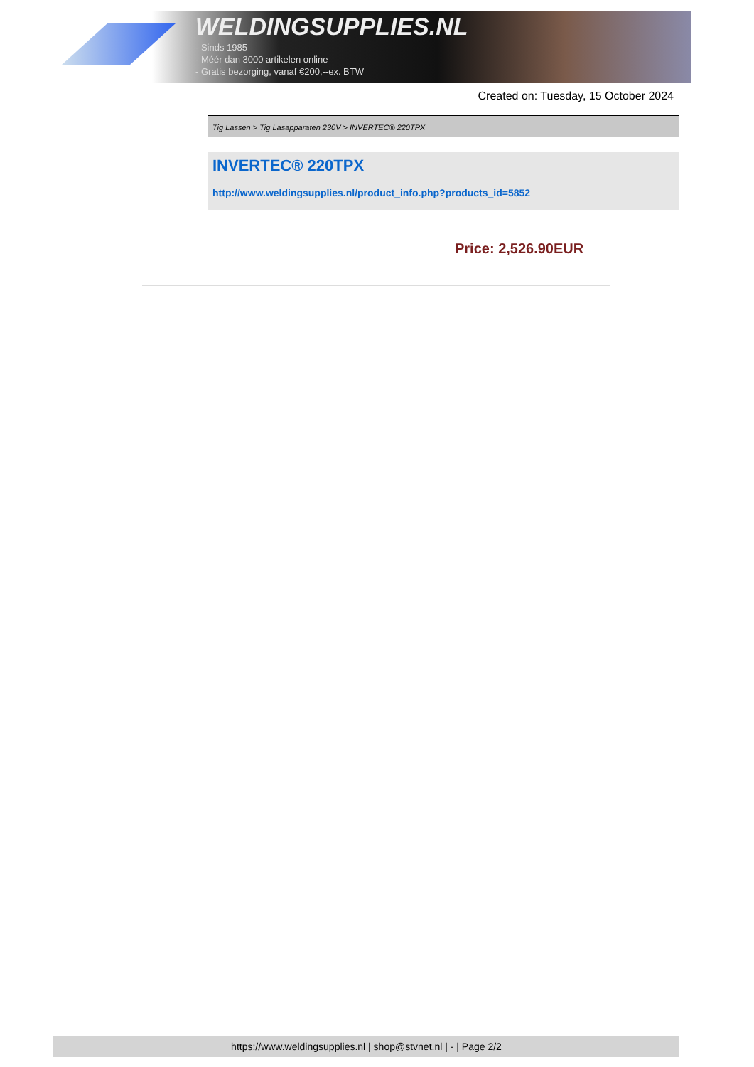WELDINGSUPPLIES.NL
- Sinds 1985
- Méér dan 3000 artikelen online
- Gratis bezorging, vanaf €200,--ex. BTW
Created on: Tuesday, 15 October 2024
Tig Lassen > Tig Lasapparaten 230V > INVERTEC® 220TPX
INVERTEC® 220TPX
http://www.weldingsupplies.nl/product_info.php?products_id=5852
Price: 2,526.90EUR
https://www.weldingsupplies.nl | shop@stvnet.nl | - | Page 2/2